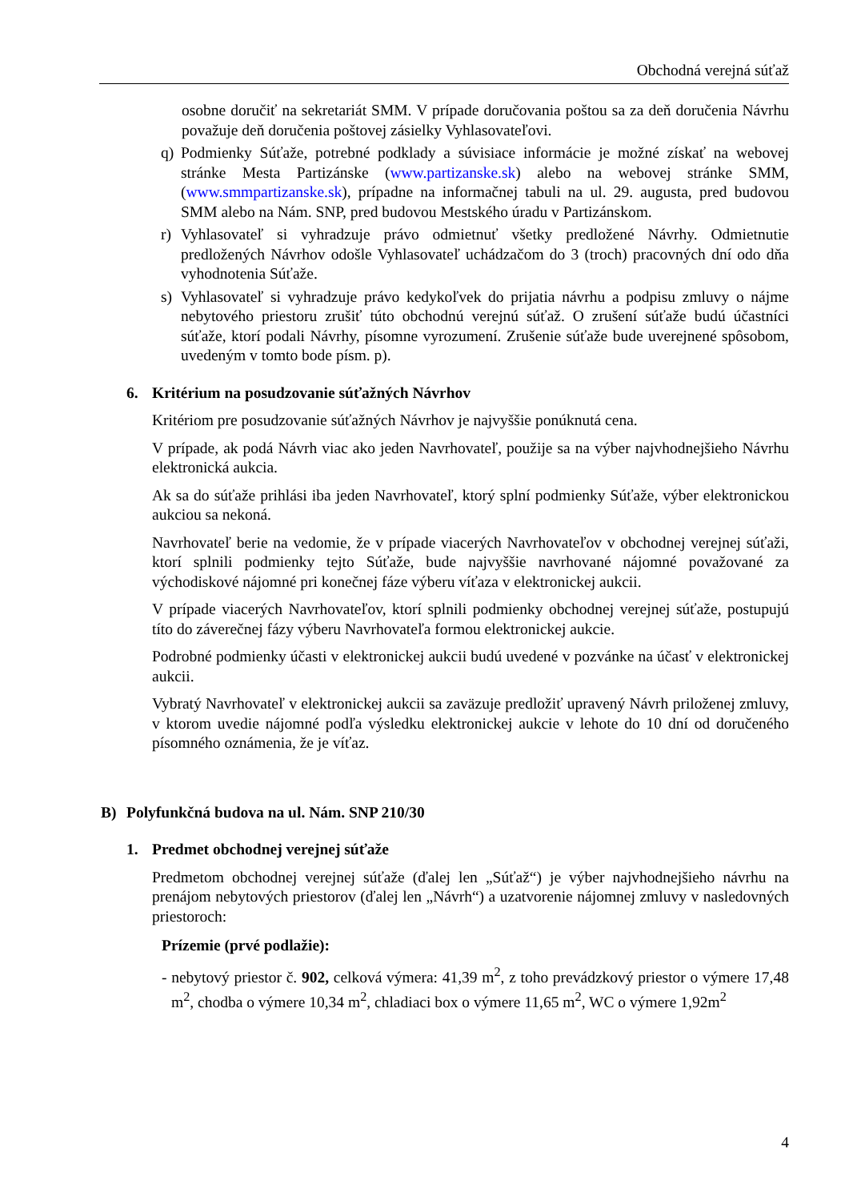Obchodná verejná súťaž
osobne doručiť na sekretariát SMM. V prípade doručovania poštou sa za deň doručenia Návrhu považuje deň doručenia poštovej zásielky Vyhlasovateľovi.
q) Podmienky Súťaže, potrebné podklady a súvisiace informácie je možné získať na webovej stránke Mesta Partizánske (www.partizanske.sk) alebo na webovej stránke SMM, (www.smmpartizanske.sk), prípadne na informačnej tabuli na ul. 29. augusta, pred budovou SMM alebo na Nám. SNP, pred budovou Mestského úradu v Partizánskom.
r) Vyhlasovateľ si vyhradzuje právo odmietnuť všetky predložené Návrhy. Odmietnutie predložených Návrhov odošle Vyhlasovateľ uchádzačom do 3 (troch) pracovných dní odo dňa vyhodnotenia Súťaže.
s) Vyhlasovateľ si vyhradzuje právo kedykoľvek do prijatia návrhu a podpisu zmluvy o nájme nebytového priestoru zrušiť túto obchodnú verejnú súťaž. O zrušení súťaže budú účastníci súťaže, ktorí podali Návrhy, písomne vyrozumení. Zrušenie súťaže bude uverejnené spôsobom, uvedeným v tomto bode písm. p).
6. Kritérium na posudzovanie súťažných Návrhov
Kritériom pre posudzovanie súťažných Návrhov je najvyššie ponúknutá cena.
V prípade, ak podá Návrh viac ako jeden Navrhovateľ, použije sa na výber najvhodnejšieho Návrhu elektronická aukcia.
Ak sa do súťaže prihlási iba jeden Navrhovateľ, ktorý splní podmienky Súťaže, výber elektronickou aukciou sa nekoná.
Navrhovateľ berie na vedomie, že v prípade viacerých Navrhovateľov v obchodnej verejnej súťaži, ktorí splnili podmienky tejto Súťaže, bude najvyššie navrhované nájomné považované za východiskové nájomné pri konečnej fáze výberu víťaza v elektronickej aukcii.
V prípade viacerých Navrhovateľov, ktorí splnili podmienky obchodnej verejnej súťaže, postupujú títo do záverečnej fázy výberu Navrhovateľa formou elektronickej aukcie.
Podrobné podmienky účasti v elektronickej aukcii budú uvedené v pozvánke na účasť v elektronickej aukcii.
Vybratý Navrhovateľ v elektronickej aukcii sa zaväzuje predložiť upravený Návrh priloženej zmluvy, v ktorom uvedie nájomné podľa výsledku elektronickej aukcie v lehote do 10 dní od doručeného písomného oznámenia, že je víťaz.
B) Polyfunkčná budova na ul. Nám. SNP 210/30
1. Predmet obchodnej verejnej súťaže
Predmetom obchodnej verejnej súťaže (ďalej len „Súťaž“) je výber najvhodnejšieho návrhu na prenájom nebytových priestorov (ďalej len „Návrh“) a uzatvorenie nájomnej zmluvy v nasledovných priestoroch:
Prízemie (prvé podlažie):
- nebytový priestor č. 902, celková výmera: 41,39 m<sup>2</sup>, z toho prevádzkový priestor o výmere 17,48 m<sup>2</sup>, chodba o výmere 10,34 m<sup>2</sup>, chladiaci box o výmere 11,65 m<sup>2</sup>, WC o výmere 1,92m<sup>2</sup>
4